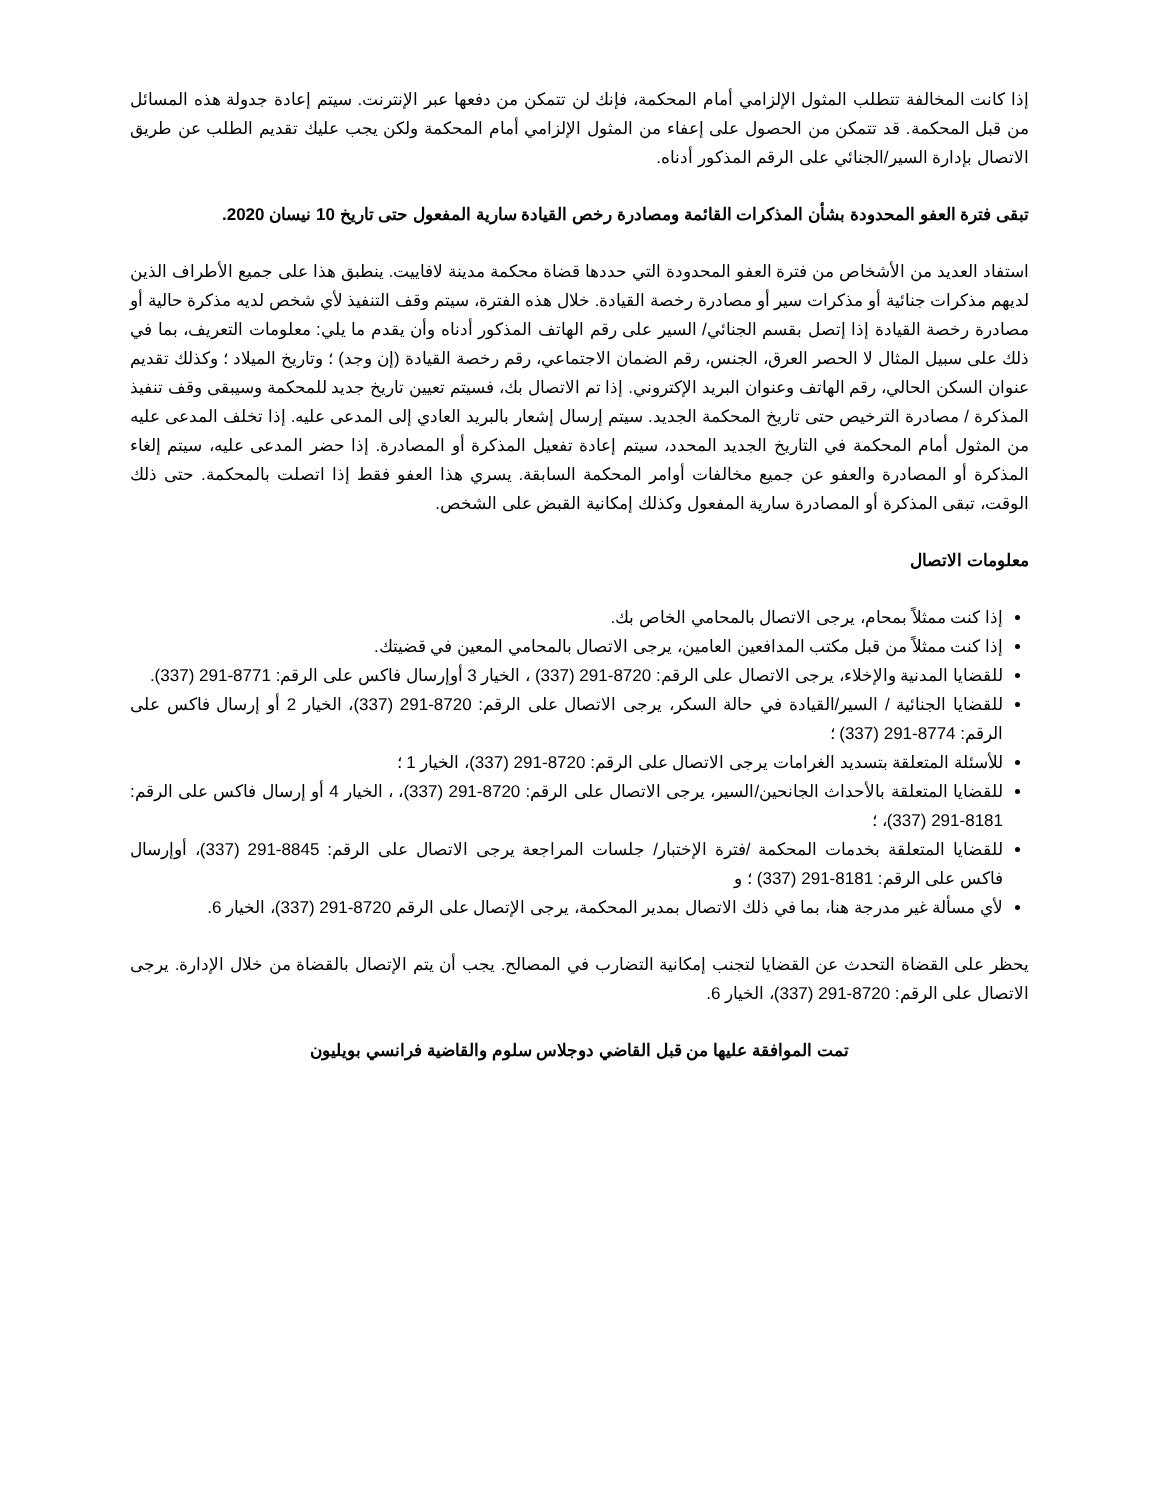إذا كانت المخالفة تتطلب المثول الإلزامي أمام المحكمة، فإنك لن تتمكن من دفعها عبر الإنترنت. سيتم إعادة جدولة هذه المسائل من قبل المحكمة. قد تتمكن من الحصول على إعفاء من المثول الإلزامي أمام المحكمة ولكن يجب عليك تقديم الطلب عن طريق الاتصال بإدارة السير/الجنائي على الرقم المذكور أدناه.
تبقى فترة العفو المحدودة بشأن المذكرات القائمة ومصادرة رخص القيادة سارية المفعول حتى تاريخ 10 نيسان 2020.
استفاد العديد من الأشخاص من فترة العفو المحدودة التي حددها قضاة محكمة مدينة لافاييت. ينطبق هذا على جميع الأطراف الذين لديهم مذكرات جنائية أو مذكرات سير أو مصادرة رخصة القيادة. خلال هذه الفترة، سيتم وقف التنفيذ لأي شخص لديه مذكرة حالية أو مصادرة رخصة القيادة إذا إتصل بقسم الجنائي/ السير على رقم الهاتف المذكور أدناه وأن يقدم ما يلي: معلومات التعريف، بما في ذلك على سبيل المثال لا الحصر العرق، الجنس، رقم الضمان الاجتماعي، رقم رخصة القيادة (إن وجد) ؛ وتاريخ الميلاد ؛ وكذلك تقديم عنوان السكن الحالي، رقم الهاتف وعنوان البريد الإكتروني. إذا تم الاتصال بك، فسيتم تعيين تاريخ جديد للمحكمة وسيبقى وقف تنفيذ المذكرة / مصادرة الترخيص حتى تاريخ المحكمة الجديد. سيتم إرسال إشعار بالبريد العادي إلى المدعى عليه. إذا تخلف المدعى عليه من المثول أمام المحكمة في التاريخ الجديد المحدد، سيتم إعادة تفعيل المذكرة أو المصادرة. إذا حضر المدعى عليه، سيتم إلغاء المذكرة أو المصادرة والعفو عن جميع مخالفات أوامر المحكمة السابقة. يسري هذا العفو فقط إذا اتصلت بالمحكمة. حتى ذلك الوقت، تبقى المذكرة أو المصادرة سارية المفعول وكذلك إمكانية القبض على الشخص.
معلومات الاتصال
إذا كنت ممثلاً بمحام، يرجى الاتصال بالمحامي الخاص بك.
إذا كنت ممثلاً من قبل مكتب المدافعين العامين، يرجى الاتصال بالمحامي المعين في قضيتك.
للقضايا المدنية والإخلاء، يرجى الاتصال على الرقم: 8720-291 (337) ، الخيار 3 أوإرسال فاكس على الرقم: 8771-291 (337).
للقضايا الجنائية / السير/القيادة في حالة السكر، يرجى الاتصال على الرقم: 8720-291 (337)، الخيار 2 أو إرسال فاكس على الرقم: 8774-291 (337) ؛
للأسئلة المتعلقة بتسديد الغرامات يرجى الاتصال على الرقم: 8720-291 (337)، الخيار 1 ؛
للقضايا المتعلقة بالأحداث الجانحين/السير، يرجى الاتصال على الرقم: 8720-291 (337)، ، الخيار 4 أو إرسال فاكس على الرقم: 8181-291 (337)، ؛
للقضايا المتعلقة بخدمات المحكمة /فترة الإختبار/ جلسات المراجعة يرجى الاتصال على الرقم: 8845-291 (337)، أوإرسال فاكس على الرقم: 8181-291 (337) ؛ و
لأي مسألة غير مدرجة هنا، بما في ذلك الاتصال بمدير المحكمة، يرجى الإتصال على الرقم 8720-291 (337)، الخيار 6.
يحظر على القضاة التحدث عن القضايا لتجنب إمكانية التضارب في المصالح. يجب أن يتم الإتصال بالقضاة من خلال الإدارة. يرجى الاتصال على الرقم: 8720-291 (337)، الخيار 6.
تمت الموافقة عليها من قبل القاضي دوجلاس سلوم والقاضية فرانسي بويليون